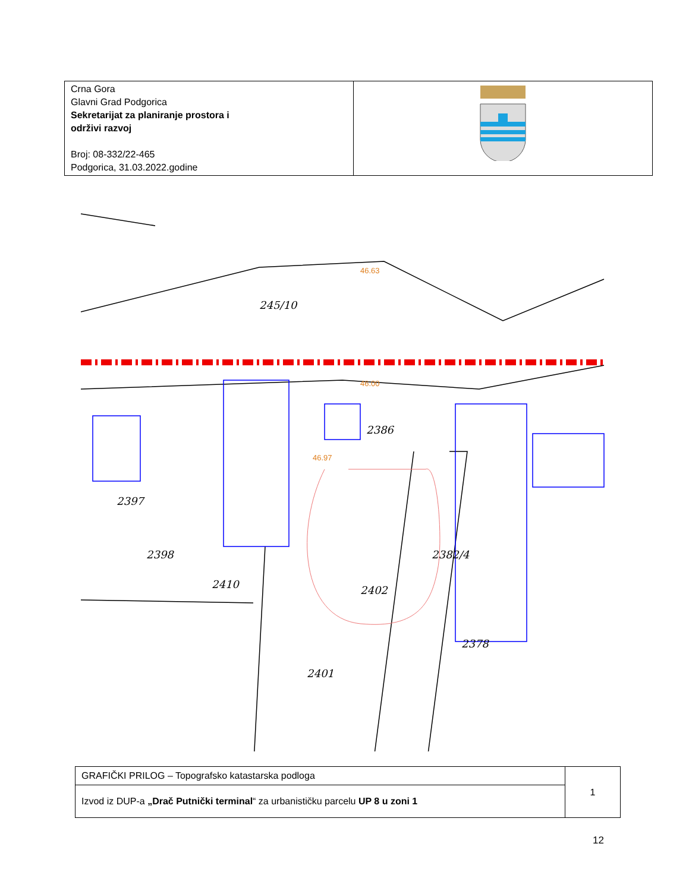| Crna Gora Glavni Grad Podgorica Sekretarijat za planiranje prostora i održivi razvoj Broj: 08-332/22-465 Podgorica, 31.03.2022.godine | |
245/10
2386
2402
2410
2398
2397
2382/4
2378
2401
46.00
46.97
46.63
| GRAFIČKI PRILOG – Topografsko katastarska podloga | 1 |
| Izvod iz DUP-a „Drač Putnički terminal “ za urbanističku parcelu UP 8 u zoni 1 | |
12